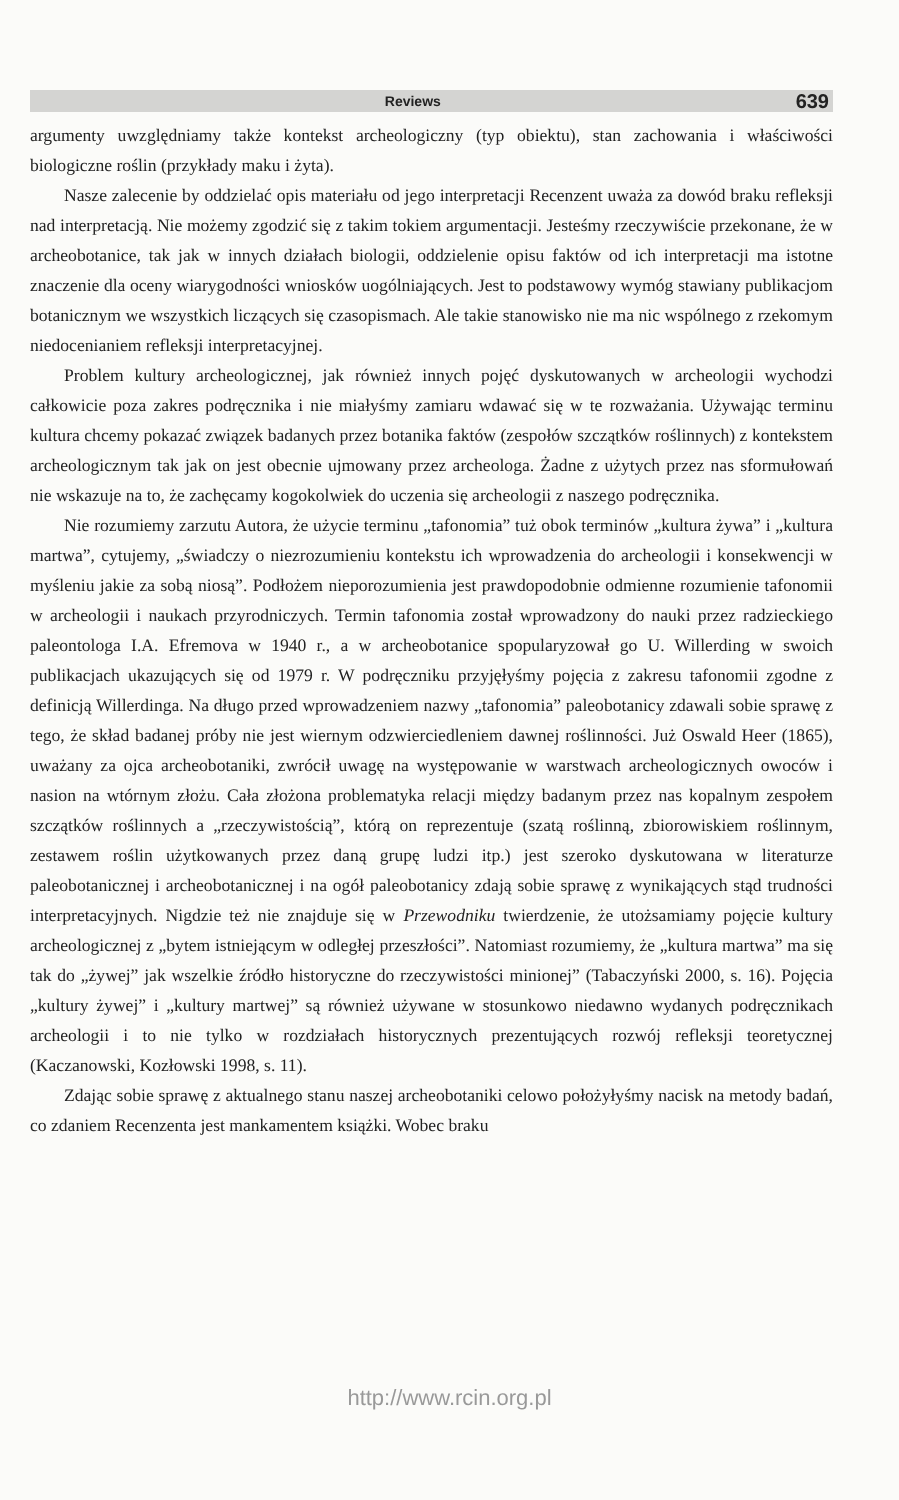Reviews 639
argumenty uwzględniamy także kontekst archeologiczny (typ obiektu), stan zachowania i właściwości biologiczne roślin (przykłady maku i żyta).
Nasze zalecenie by oddzielać opis materiału od jego interpretacji Recenzent uważa za dowód braku refleksji nad interpretacją. Nie możemy zgodzić się z takim tokiem argumentacji. Jesteśmy rzeczywiście przekonane, że w archeobotanice, tak jak w innych działach biologii, oddzielenie opisu faktów od ich interpretacji ma istotne znaczenie dla oceny wiarygodności wniosków uogólniających. Jest to podstawowy wymóg stawiany publikacjom botanicznym we wszystkich liczących się czasopismach. Ale takie stanowisko nie ma nic wspólnego z rzekomym niedocenianiem refleksji interpretacyjnej.
Problem kultury archeologicznej, jak również innych pojęć dyskutowanych w archeologii wychodzi całkowicie poza zakres podręcznika i nie miałyśmy zamiaru wdawać się w te rozważania. Używając terminu kultura chcemy pokazać związek badanych przez botanika faktów (zespołów szczątków roślinnych) z kontekstem archeologicznym tak jak on jest obecnie ujmowany przez archeologa. Żadne z użytych przez nas sformułowań nie wskazuje na to, że zachęcamy kogokolwiek do uczenia się archeologii z naszego podręcznika.
Nie rozumiemy zarzutu Autora, że użycie terminu „tafonomia” tuż obok terminów „kultura żywa” i „kultura martwa”, cytujemy, „świadczy o niezrozumieniu kontekstu ich wprowadzenia do archeologii i konsekwencji w myśleniu jakie za sobą niosą”. Podłożem nieporozumienia jest prawdopodobnie odmienne rozumienie tafonomii w archeologii i naukach przyrodniczych. Termin tafonomia został wprowadzony do nauki przez radzieckiego paleontologa I.A. Efremova w 1940 r., a w archeobotanice spopularyzował go U. Willerding w swoich publikacjach ukazujących się od 1979 r. W podręczniku przyjęłyśmy pojęcia z zakresu tafonomii zgodne z definicją Willerdinga. Na długo przed wprowadzeniem nazwy „tafonomia” paleobotanicy zdawali sobie sprawę z tego, że skład badanej próby nie jest wiernym odzwierciedleniem dawnej roślinności. Już Oswald Heer (1865), uważany za ojca archeobotaniki, zwrócił uwagę na występowanie w warstwach archeologicznych owoców i nasion na wtórnym złożu. Cała złożona problematyka relacji między badanym przez nas kopalnym zespołem szczątków roślinnych a „rzeczywistością”, którą on reprezentuje (szatą roślinną, zbiorowiskiem roślinnym, zestawem roślin użytkowanych przez daną grupę ludzi itp.) jest szeroko dyskutowana w literaturze paleobotanicznej i archeobotanicznej i na ogół paleobotanicy zdają sobie sprawę z wynikających stąd trudności interpretacyjnych. Nigdzie też nie znajduje się w Przewodniku twierdzenie, że utożsamiamy pojęcie kultury archeologicznej z „bytem istniejącym w odległej przeszłości”. Natomiast rozumiemy, że „kultura martwa” ma się tak do „żywej” jak wszelkie źródło historyczne do rzeczywistości minionej” (Tabaczyński 2000, s. 16). Pojęcia „kultury żywej” i „kultury martwej” są również używane w stosunkowo niedawno wydanych podręcznikach archeologii i to nie tylko w rozdziałach historycznych prezentujących rozwój refleksji teoretycznej (Kaczanowski, Kozłowski 1998, s. 11).
Zdając sobie sprawę z aktualnego stanu naszej archeobotaniki celowo położyłyśmy nacisk na metody badań, co zdaniem Recenzenta jest mankamentem książki. Wobec braku
http://www.rcin.org.pl